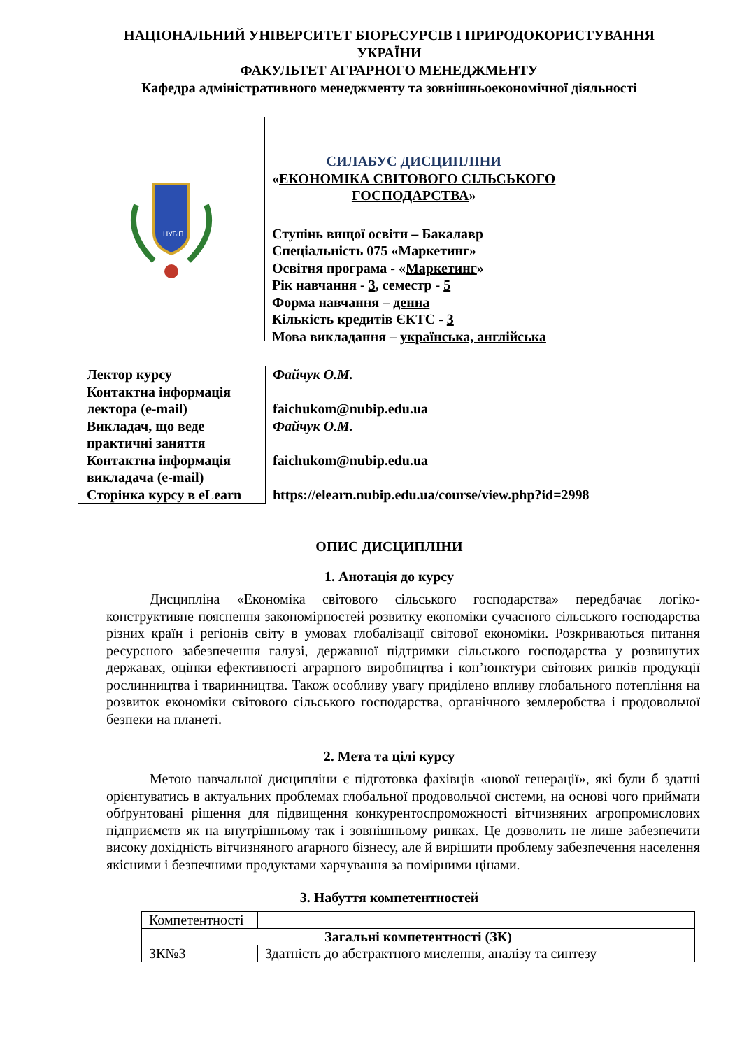НАЦІОНАЛЬНИЙ УНІВЕРСИТЕТ БІОРЕСУРСІВ І ПРИРОДОКОРИСТУВАННЯ
УКРАЇНИ
ФАКУЛЬТЕТ АГРАРНОГО МЕНЕДЖМЕНТУ
Кафедра адміністративного менеджменту та зовнішньоекономічної діяльності
НУБіП
СИЛАБУС ДИСЦИПЛІНИ
«ЕКОНОМІКА СВІТОВОГО СІЛЬСЬКОГО
ГОСПОДАРСТВА»
Ступінь вищої освіти – Бакалавр
Спеціальність 075 «Маркетинг»
Освітня програма - «Маркетинг»
Рік навчання - 3, семестр - 5
Форма навчання – денна
Кількість кредитів ЄКТС - 3
Мова викладання – українська, англійська
Лектор курсу
Контактна інформація лектора (e-mail)
Викладач, що веде практичні заняття
Контактна інформація викладача (e-mail)
Сторінка курсу в eLearn
Файчук О.М.
faichukom@nubip.edu.ua
Файчук О.М.
faichukom@nubip.edu.ua
https://elearn.nubip.edu.ua/course/view.php?id=2998
ОПИС ДИСЦИПЛІНИ
1. Анотація до курсу
Дисципліна «Економіка світового сільського господарства» передбачає логіко-конструктивне пояснення закономірностей розвитку економіки сучасного сільського господарства різних країн і регіонів світу в умовах глобалізації світової економіки. Розкриваються питання ресурсного забезпечення галузі, державної підтримки сільського господарства у розвинутих державах, оцінки ефективності аграрного виробництва і кон’юнктури світових ринків продукції рослинництва і тваринництва. Також особливу увагу приділено впливу глобального потепління на розвиток економіки світового сільського господарства, органічного землеробства і продовольчої безпеки на планеті.
2. Мета та цілі курсу
Метою навчальної дисципліни є підготовка фахівців «нової генерації», які були б здатні орієнтуватись в актуальних проблемах глобальної продовольчої системи, на основі чого приймати обґрунтовані рішення для підвищення конкурентоспроможності вітчизняних агропромислових підприємств як на внутрішньому так і зовнішньому ринках. Це дозволить не лише забезпечити високу дохідність вітчизняного агарного бізнесу, але й вирішити проблему забезпечення населення якісними і безпечними продуктами харчування за помірними цінами.
3. Набуття компетентностей
| Компетентності | |
| Загальні компетентності (ЗК) | |
| ЗК№3 | Здатність до абстрактного мислення, аналізу та синтезу |